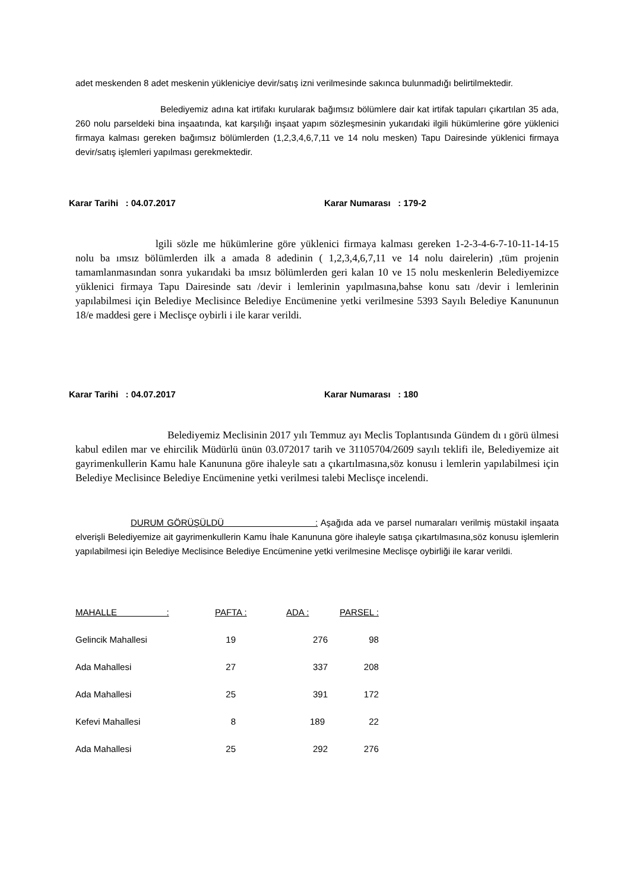adet meskenden 8 adet meskenin yükleniciye devir/satış izni verilmesinde sakınca bulunmadığı belirtilmektedir.
Belediyemiz adına kat irtifakı kurularak bağımsız bölümlere dair kat irtifak tapuları çıkartılan 35 ada, 260 nolu parseldeki bina inşaatında, kat karşılığı inşaat yapım sözleşmesinin yukarıdaki ilgili hükümlerine göre yüklenici firmaya kalması gereken bağımsız bölümlerden (1,2,3,4,6,7,11 ve 14 nolu mesken) Tapu Dairesinde yüklenici firmaya devir/satış işlemleri yapılması gerekmektedir.
Karar Tarihi : 04.07.2017 Karar Numarası : 179-2
lgili sözle me hükümlerine göre yüklenici firmaya kalması gereken 1-2-3-4-6-7-10-11-14-15 nolu ba ımsız bölümlerden ilk a amada 8 adedinin ( 1,2,3,4,6,7,11 ve 14 nolu dairelerin) ,tüm projenin tamamlanmasından sonra yukarıdaki ba ımsız bölümlerden geri kalan 10 ve 15 nolu meskenlerin Belediyemizce yüklenici firmaya Tapu Dairesinde satı /devir i lemlerinin yapılmasına,bahse konu satı /devir i lemlerinin yapılabilmesi için Belediye Meclisince Belediye Encümenine yetki verilmesine 5393 Sayılı Belediye Kanununun 18/e maddesi gere i Meclisçe oybirli i ile karar verildi.
Karar Tarihi : 04.07.2017 Karar Numarası : 180
Belediyemiz Meclisinin 2017 yılı Temmuz ayı Meclis Toplantısında Gündem dı ı görü ülmesi kabul edilen mar ve ehircilik Müdürlü ünün 03.072017 tarih ve 31105704/2609 sayılı teklifi ile, Belediyemize ait gayrimenkullerin Kamu hale Kanununa göre ihaleyle satı a çıkartılmasına,söz konusu i lemlerin yapılabilmesi için Belediye Meclisince Belediye Encümenine yetki verilmesi talebi Meclisçe incelendi.
DURUM GÖRÜŞÜLDÜ : Aşağıda ada ve parsel numaraları verilmiş müstakil inşaata elverişli Belediyemize ait gayrimenkullerin Kamu İhale Kanununa göre ihaleyle satışa çıkartılmasına,söz konusu işlemlerin yapılabilmesi için Belediye Meclisince Belediye Encümenine yetki verilmesine Meclisçe oybirliği ile karar verildi.
| MAHALLE : | PAFTA : | ADA : | PARSEL : |
| --- | --- | --- | --- |
| Gelincik Mahallesi | 19 | 276 | 98 |
| Ada Mahallesi | 27 | 337 | 208 |
| Ada Mahallesi | 25 | 391 | 172 |
| Kefevi Mahallesi | 8 | 189 | 22 |
| Ada Mahallesi | 25 | 292 | 276 |